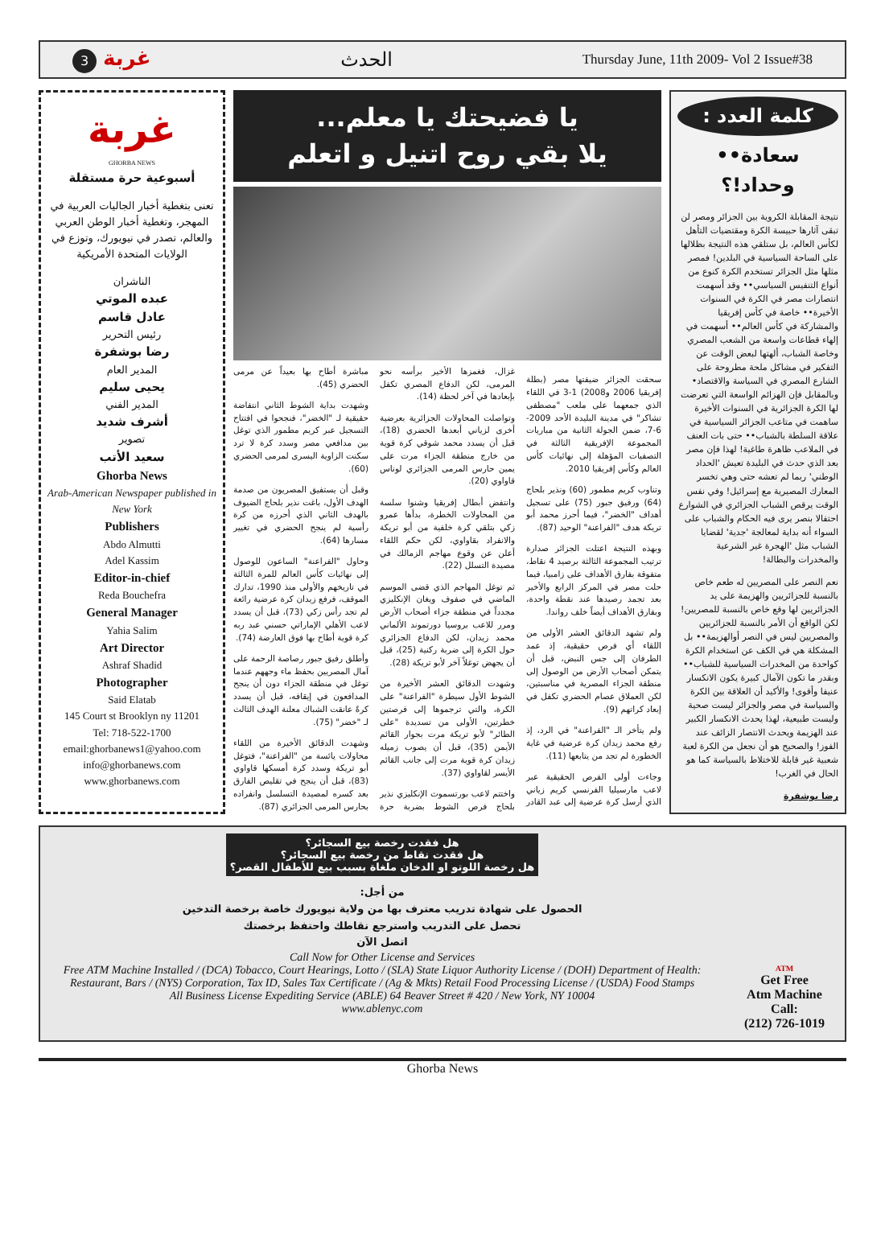3 غربة الحدث Thursday June, 11th 2009- Vol 2 Issue#38
كلمة العدد :
سعادة•• وحداد!؟
نتيجة المقابلة الكروية بين الجزائر ومصر لن تبقى آثارها حبيسة الكرة ومقتضيات التأهل لكأس العالم، بل ستلقي هذه النتيجة بظلالها على الساحة السياسية في البلدين! فمصر مثلها مثل الجزائر تستخدم الكرة كنوع من أنواع التنفيس السياسي•• وقد أسهمت انتصارات مصر في الكرة في السنوات الأخيرة•• خاصة في كأس إفريقيا والمشاركة في كأس العالم•• أسهمت في إلهاء قطاعات واسعة من الشعب المصري وخاصة الشباب، ألهتها لبعض الوقت عن التفكير في مشاكل ملحة مطروحة على الشارع المصري في السياسة والاقتصاد• وبالمقابل فإن الهزائم الواسعة التي تعرضت لها الكرة الجزائرية في السنوات الأخيرة ساهمت في متاعب الجزائر السياسية في علاقة السلطة بالشباب•• حتى بات العنف في الملاعب ظاهرة طاغية! لهذا فإن مصر بعد الذي حدث في البليدة تعيش 'الحداد الوطني' ربما لم تعشه حتى وهي تخسر المعارك المصيرية مع إسرائيل! وفي نفس الوقت يرقص الشباب الجزائري في الشوارع احتفالا بنصر يرى فيه الحكام والشباب على السواء أنه بداية لمعالجة 'جدية' لقضايا الشباب مثل 'الهجرة غير الشرعية والمخدرات والبطالة!
نعم النصر على المصريين له طعم خاص بالنسبة للجزائريين والهزيمة على يد الجزائريين لها وقع خاص بالنسبة للمصريين! لكن الواقع أن الأمر بالنسبة للجزائريين والمصريين ليس في النصر أوالهزيمة•• بل المشكلة هي في الكف عن استخدام الكرة كواحدة من المخدرات السياسية للشباب•• وبقدر ما تكون الآمال كبيرة يكون الانكسار عنيفا وأقوى! والأكيد أن العلاقة بين الكرة والسياسة في مصر والجزائر ليست صحية وليست طبيعية، لهذا يحدث الانكسار الكبير عند الهزيمة ويحدث الانتصار الزائف عند الفوز! والصحيح هو أن نجعل من الكرة لعبة شعبية غير قابلة للاختلاط بالسياسة كما هو الحال في الغرب!
رضا بوشفرة
يا فضيحتك يا معلم...
يلا بقي روح اتنيل و اتعلم
سحقت الجزائر ضيفتها مصر (بطلة إفريقيا 2006 و2008) 1-3 في اللقاء الذي جمعهما على ملعب "مصطفى تشاكر" في مدينة البليدة الأحد 2009-6-7، ضمن الجولة الثانية من مباريات المجموعة الإفريقية الثالثة في التصفيات المؤهلة إلى نهائيات كأس العالم وكأس إفريقيا 2010.
وتناوب كريم مطمور (60) ونذير بلحاج (64) ورفيق جبور (75) على تسجيل أهداف "الخضر"، فيما أحرز محمد أبو تريكة هدف "الفراعنة" الوحيد (87).
وبهذه النتيجة اعتلت الجزائر صدارة ترتيب المجموعة الثالثة برصيد 4 نقاط، متفوقة بفارق الأهداف على زامبيا، فيما حلت مصر في المركز الرابع والأخير بعد تجمد رصيدها عند نقطة واحدة، وبفارق الأهداف أيضاً خلف رواندا.
ولم تشهد الدقائق العشر الأولى من اللقاء أي فرص حقيقية، إذ عمد الطرفان إلى جس النبض، قبل أن يتمكن أصحاب الأرض من الوصول إلى منطقة الجزاء المصرية في مناسبتين، لكن العملاق عصام الحضري تكفل في إبعاد كراتهم (9).
ولم يتأخر الـ "الفراعنة" في الرد، إذ رفع محمد زيدان كرة عرضية في غاية الخطورة لم تجد من يتابعها (11).
وجاءت أولى الفرص الحقيقية عبر لاعب مارسيليا الفرنسي كريم زياني الذي أرسل كرة عرضية إلى عبد القادر غزال، فغمزها الأخير برأسه نحو المرمى، لكن الدفاع المصري تكفل بإبعادها في آخر لحظة (14).
وتواصلت المحاولات الجزائرية بعرضية أخرى لزياني أبعدها الحضري (18)، قبل أن يسدد محمد شوقي كرة قوية من خارج منطقة الجزاء مرت على يمين حارس المرمى الجزائري لوناس قاواوي (20).
وانتفض أبطال إفريقيا وشنوا سلسة من المحاولات الخطرة، بدأها عمرو زكي بتلقي كرة خلفية من أبو تريكة والانفراد بقاواوي، لكن حكم اللقاء أعلن عن وقوع مهاجم الزمالك في مصيدة التسلل (22).
ثم توغل المهاجم الذي قضى الموسم الماضي في صفوف ويغان الإنكليزي مجدداً في منطقة جزاء أصحاب الأرض ومرر للاعب بروسيا دورتموند الألماني محمد زيدان، لكن الدفاع الجزائري حول الكرة إلى ضربة ركنية (25)، قبل أن يجهض توغلاً آخر لأبو تريكة (28).
وشهدت الدقائق العشر الأخيرة من الشوط الأول سيطرة "الفراعنة" على الكرة، والتي ترجموها إلى فرصتين خطرتين، الأولى من تسديدة "على الطائر" لأبو تريكة مرت بجوار القائم الأيمن (35)، قبل أن يصوب زميله زيدان كرة قوية مرت إلى جانب القائم الأيسر لقاواوي (37).
واختتم لاعب بورتسموث الإنكليزي نذير بلحاج فرص الشوط بضربة حرة مباشرة أطاح بها بعيداً عن مرمى الحضري (45).
وشهدت بداية الشوط الثاني انتفاضة حقيقية لـ "الخضر"، فنجحوا في افتتاح التسجيل عبر كريم مطمور الذي توغل بين مدافعي مصر وسدد كرة لا ترد سكنت الزاوية اليسرى لمرمى الحضري (60).
وقبل أن يستفيق المصريون من صدمة الهدف الأول، باغت نذير بلحاج الضيوف بالهدف الثاني الذي أحرزه من كرة رأسية لم ينجح الحضري في تغيير مسارها (64).
وحاول "الفراعنة" الساعون للوصول إلى نهائيات كأس العالم للمرة الثالثة في تاريخهم والأولى منذ 1990، تدارك الموقف، فرفع زيدان كرة عرضية رائعة لم تجد رأس زكي (73)، قبل أن يسدد لاعب الأهلي الإماراتي حسني عبد ربه كرة قوية أطاح بها فوق العارضة (74).
وأطلق رفيق جبور رصاصة الرحمة على آمال المصريين بحفظ ماء وجههم عندما توغل في منطقة الجزاء دون أن ينجح المدافعون في إيقافه، قبل أن يسدد كرةً عانقت الشباك معلنة الهدف الثالث لـ "خضر" (75).
وشهدت الدقائق الأخيرة من اللقاء محاولات يائسة من "الفراعنة"، فتوغل أبو تريكة وسدد كرة أمسكها قاواوي (83)، قبل أن ينجح في تقليص الفارق بعد كسره لمصيدة التسلسل وانفراده بحارس المرمى الجزائري (87).
غربة
GHORBA NEWS
أسبوعية حرة مستقلة
تعنى بتغطية أخبار الجاليات العربية في المهجر، وتغطية أخبار الوطن العربي والعالم، تصدر في نيويورك، وتوزع في الولايات المتحدة الأمريكية
الناشران
عبده الموتي
عادل قاسم
رئيس التحرير
رضا بوشفرة
المدير العام
يحيى سليم
المدير الفني
أشرف شديد
تصوير
سعيد الأتب
Ghorba News
Arab-American Newspaper published in New York
Publishers
Abdo Almutti
Adel Kassim
Editor-in-chief
Reda Bouchefra
General Manager
Yahia Salim
Art Director
Ashraf Shadid
Photographer
Said Elatab
145 Court st Brooklyn ny 11201
Tel: 718-522-1700
email:ghorbanews1@yahoo.com
info@ghorbanews.com
www.ghorbanews.com
هل فقدت رخصة بيع السجائر؟
هل فقدت نقاط من رخصة بيع السجائر؟
هل رخصة اللوتو او الدخان ملغاة بسبب بيع للأطفال القصر؟
من أجل:
الحصول على شهادة تدريب معترف بها من ولاية نيويورك خاصة برخصة التدخين
تحصل على التدريب واسترجع نقاطك واحتفظ برخصتك
اتصل الآن
Call Now for Other License and Services
Free ATM Machine Installed / (DCA) Tobacco, Court Hearings, Lotto / (SLA) State Liquor Authority License / (DOH) Department of Health: Restaurant, Bars / (NYS) Corporation, Tax ID, Sales Tax Certificate / (Ag & Mkts) Retail Food Processing License / (USDA) Food Stamps
All Business License Expediting Service (ABLE) 64 Beaver Street # 420 / New York, NY 10004
www.ablenyc.com
ATM
Get Free
Atm Machine
Call:
(212) 726-1019
Ghorba News